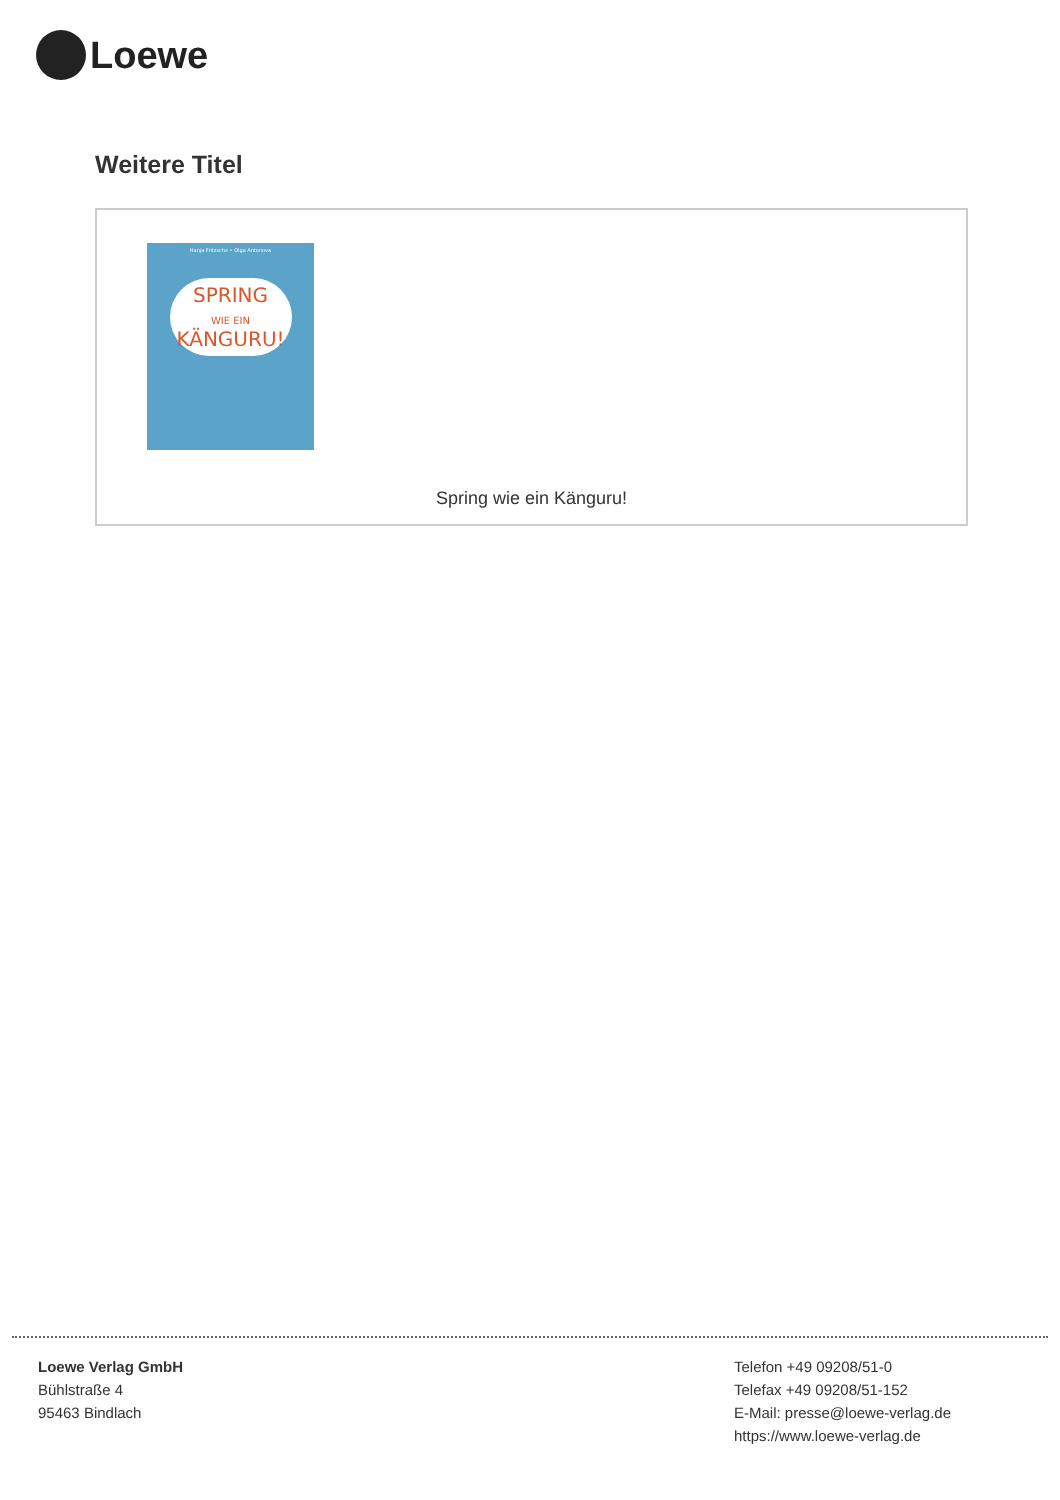Loewe
Weitere Titel
Hanja Fritzsche • Olga Antonova
SPRING
WIE EIN
KÄNGURU!
Spring wie ein Känguru!
Loewe Verlag GmbH
Bühlstraße 4
95463 Bindlach
Telefon +49 09208/51-0
Telefax +49 09208/51-152
E-Mail: presse@loewe-verlag.de
https://www.loewe-verlag.de